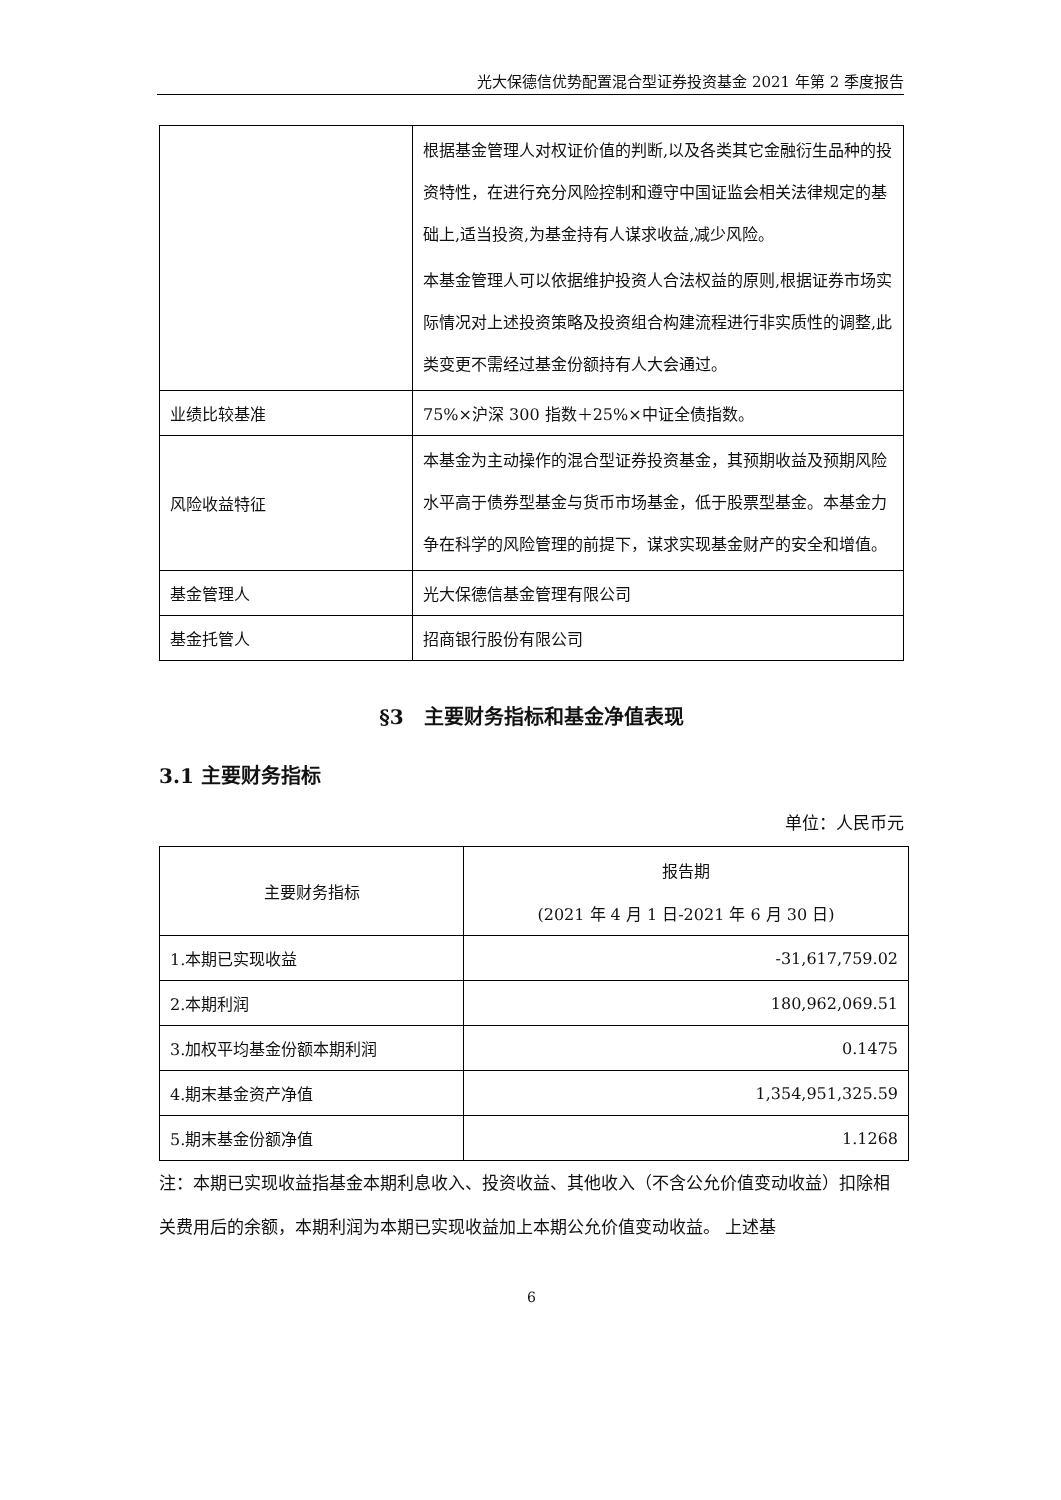光大保德信优势配置混合型证券投资基金 2021 年第 2 季度报告
| | 根据基金管理人对权证价值的判断,以及各类其它金融衍生品种的投资特性，在进行充分风险控制和遵守中国证监会相关法律规定的基础上,适当投资,为基金持有人谋求收益,减少风险。 本基金管理人可以依据维护投资人合法权益的原则,根据证券市场实际情况对上述投资策略及投资组合构建流程进行非实质性的调整,此类变更不需经过基金份额持有人大会通过。 |
| 业绩比较基准 | 75%×沪深 300 指数＋25%×中证全债指数。 |
| 风险收益特征 | 本基金为主动操作的混合型证券投资基金，其预期收益及预期风险水平高于债券型基金与货币市场基金，低于股票型基金。本基金力争在科学的风险管理的前提下，谋求实现基金财产的安全和增值。 |
| 基金管理人 | 光大保德信基金管理有限公司 |
| 基金托管人 | 招商银行股份有限公司 |
§3　主要财务指标和基金净值表现
3.1 主要财务指标
单位：人民币元
| 主要财务指标 | 报告期 (2021 年 4 月 1 日-2021 年 6 月 30 日) |
| --- | --- |
| 1.本期已实现收益 | -31,617,759.02 |
| 2.本期利润 | 180,962,069.51 |
| 3.加权平均基金份额本期利润 | 0.1475 |
| 4.期末基金资产净值 | 1,354,951,325.59 |
| 5.期末基金份额净值 | 1.1268 |
注：本期已实现收益指基金本期利息收入、投资收益、其他收入（不含公允价值变动收益）扣除相关费用后的余额，本期利润为本期已实现收益加上本期公允价值变动收益。 上述基
6